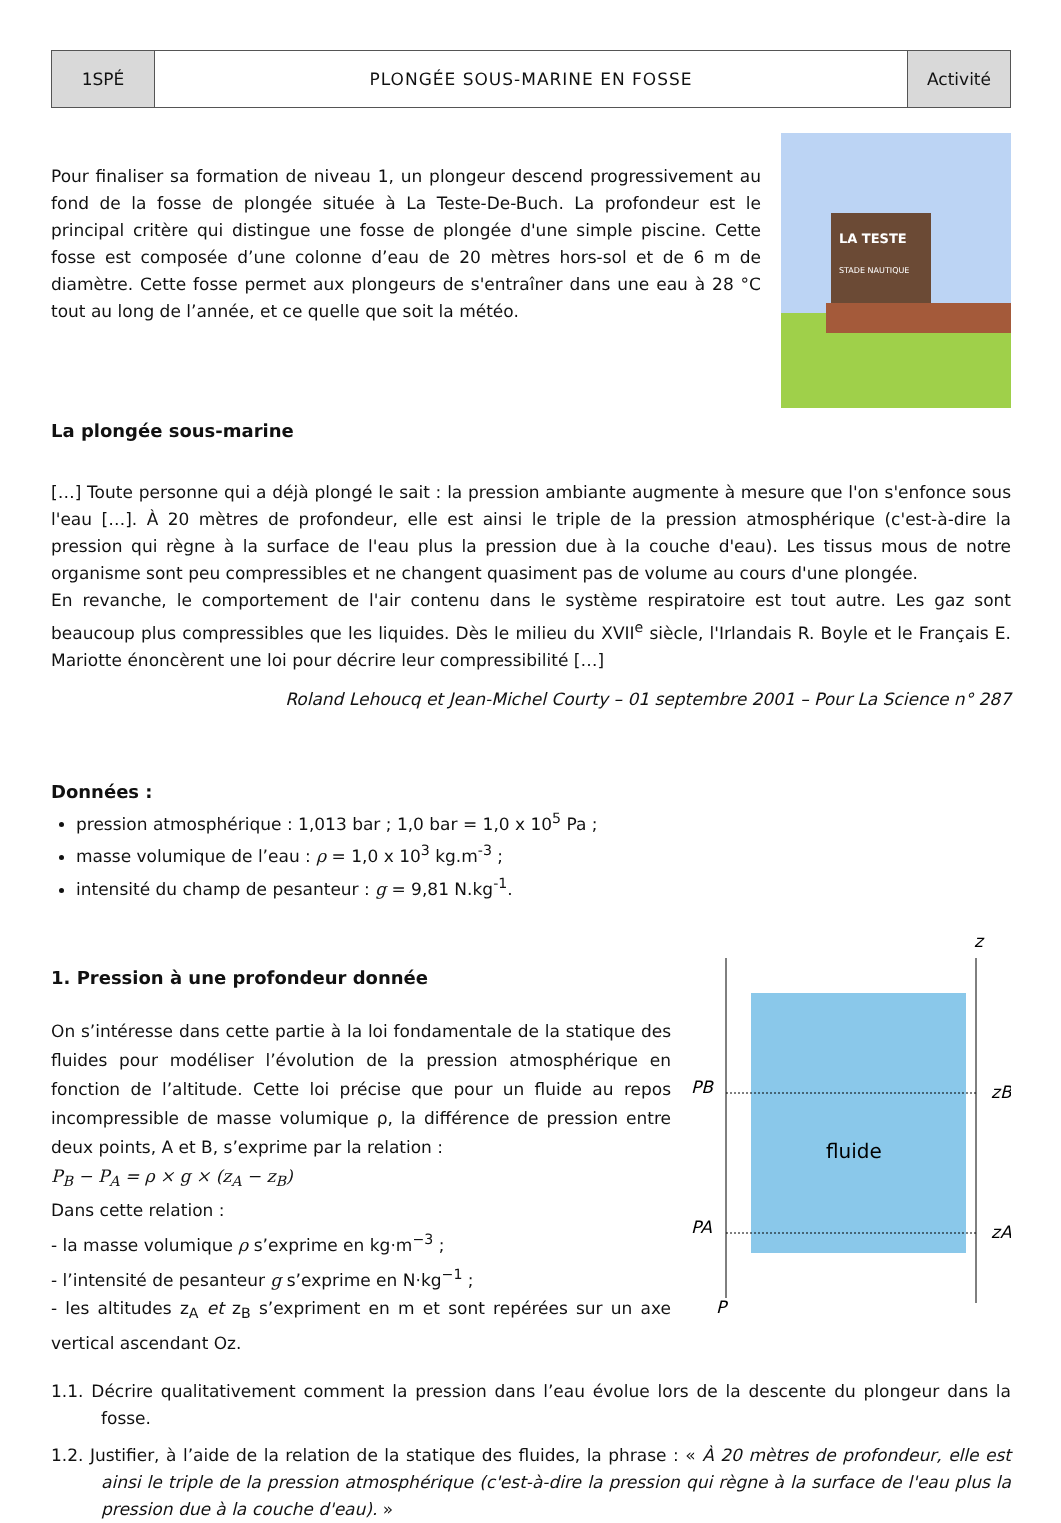| 1SPÉ | PLONGÉE SOUS-MARINE EN FOSSE | Activité |
Pour finaliser sa formation de niveau 1, un plongeur descend progressivement au fond de la fosse de plongée située à La Teste-De-Buch. La profondeur est le principal critère qui distingue une fosse de plongée d'une simple piscine. Cette fosse est composée d’une colonne d’eau de 20 mètres hors-sol et de 6 m de diamètre. Cette fosse permet aux plongeurs de s'entraîner dans une eau à 28 °C tout au long de l’année, et ce quelle que soit la météo.
La plongée sous-marine
LA TESTE
STADE NAUTIQUE
[…] Toute personne qui a déjà plongé le sait : la pression ambiante augmente à mesure que l'on s'enfonce sous l'eau […]. À 20 mètres de profondeur, elle est ainsi le triple de la pression atmosphérique (c'est-à-dire la pression qui règne à la surface de l'eau plus la pression due à la couche d'eau). Les tissus mous de notre organisme sont peu compressibles et ne changent quasiment pas de volume au cours d'une plongée.
En revanche, le comportement de l'air contenu dans le système respiratoire est tout autre. Les gaz sont beaucoup plus compressibles que les liquides. Dès le milieu du XVII<sup>e</sup> siècle, l'Irlandais R. Boyle et le Français E. Mariotte énoncèrent une loi pour décrire leur compressibilité […]
Roland Lehoucq et Jean-Michel Courty – 01 septembre 2001 – Pour La Science n° 287
Données :
pression atmosphérique : 1,013 bar ; 1,0 bar = 1,0 x 10<sup>5</sup> Pa ;
masse volumique de l’eau : ρ = 1,0 x 10<sup>3</sup> kg.m<sup>-3</sup> ;
intensité du champ de pesanteur : g = 9,81 N.kg<sup>-1</sup>.
1. Pression à une profondeur donnée
On s’intéresse dans cette partie à la loi fondamentale de la statique des fluides pour modéliser l’évolution de la pression atmosphérique en fonction de l’altitude. Cette loi précise que pour un fluide au repos incompressible de masse volumique ρ, la différence de pression entre deux points, A et B, s’exprime par la relation :
P<sub>B</sub> − P<sub>A</sub> = ρ × g × (z<sub>A</sub> − z<sub>B</sub>)
Dans cette relation :
- la masse volumique ρ s’exprime en kg·m<sup>−3</sup> ;
- l’intensité de pesanteur g s’exprime en N·kg<sup>−1</sup> ;
- les altitudes z<sub>A</sub> et z<sub>B</sub> s’expriment en m et sont repérées sur un axe vertical ascendant Oz.
z
PB
PA
zB
zA
P
fluide
1.1. Décrire qualitativement comment la pression dans l’eau évolue lors de la descente du plongeur dans la fosse.
1.2. Justifier, à l’aide de la relation de la statique des fluides, la phrase : « À 20 mètres de profondeur, elle est ainsi le triple de la pression atmosphérique (c'est-à-dire la pression qui règne à la surface de l'eau plus la pression due à la couche d'eau). »